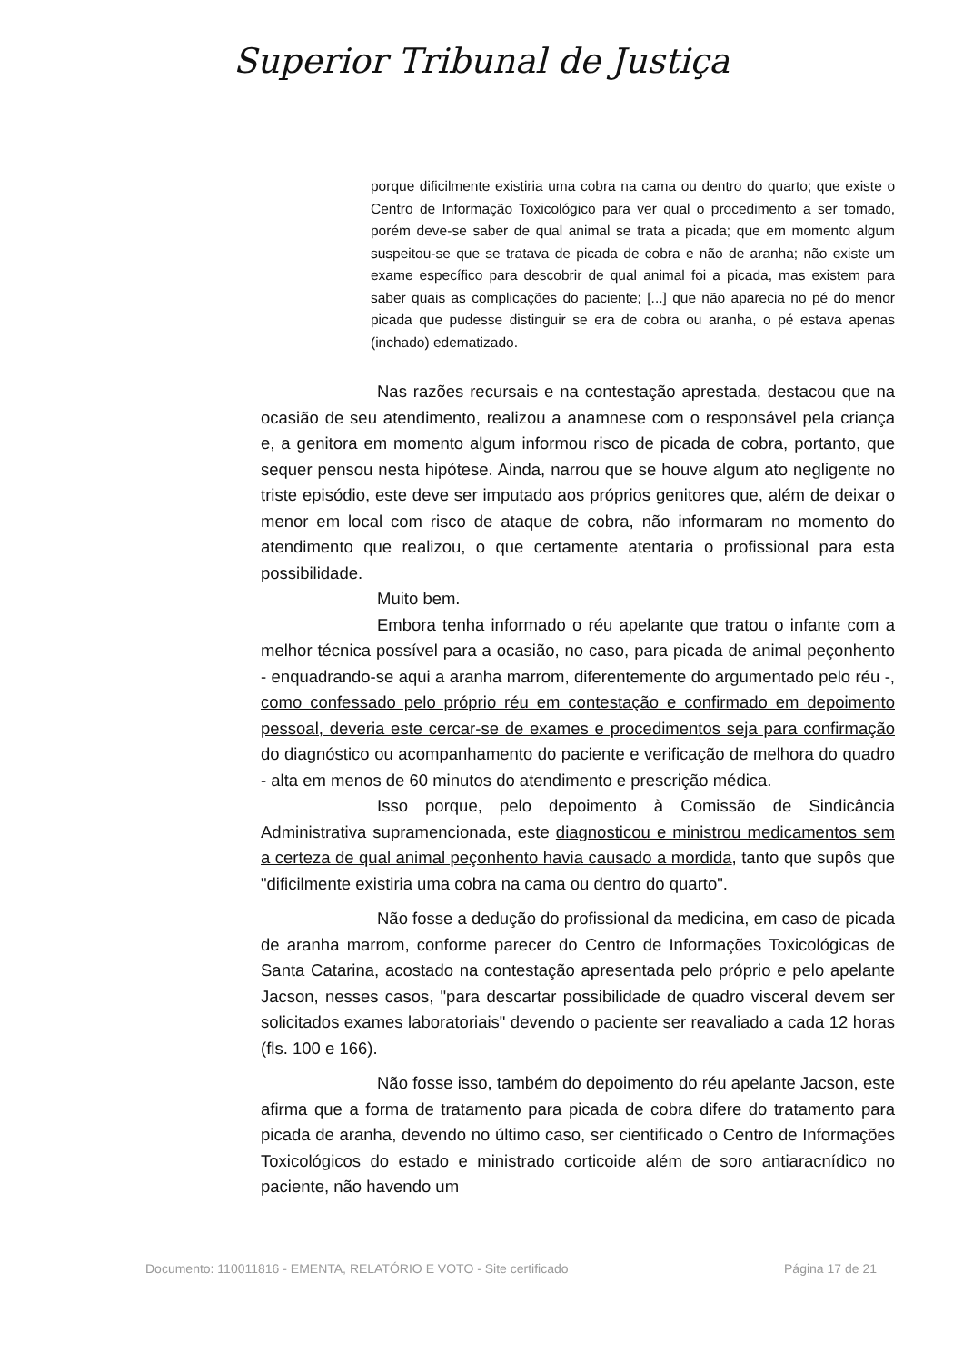Superior Tribunal de Justiça
porque dificilmente existiria uma cobra na cama ou dentro do quarto; que existe o Centro de Informação Toxicológico para ver qual o procedimento a ser tomado, porém deve-se saber de qual animal se trata a picada; que em momento algum suspeitou-se que se tratava de picada de cobra e não de aranha; não existe um exame específico para descobrir de qual animal foi a picada, mas existem para saber quais as complicações do paciente; [...] que não aparecia no pé do menor picada que pudesse distinguir se era de cobra ou aranha, o pé estava apenas (inchado) edematizado.
Nas razões recursais e na contestação aprestada, destacou que na ocasião de seu atendimento, realizou a anamnese com o responsável pela criança e, a genitora em momento algum informou risco de picada de cobra, portanto, que sequer pensou nesta hipótese. Ainda, narrou que se houve algum ato negligente no triste episódio, este deve ser imputado aos próprios genitores que, além de deixar o menor em local com risco de ataque de cobra, não informaram no momento do atendimento que realizou, o que certamente atentaria o profissional para esta possibilidade.
Muito bem.
Embora tenha informado o réu apelante que tratou o infante com a melhor técnica possível para a ocasião, no caso, para picada de animal peçonhento - enquadrando-se aqui a aranha marrom, diferentemente do argumentado pelo réu -, como confessado pelo próprio réu em contestação e confirmado em depoimento pessoal, deveria este cercar-se de exames e procedimentos seja para confirmação do diagnóstico ou acompanhamento do paciente e verificação de melhora do quadro - alta em menos de 60 minutos do atendimento e prescrição médica.
Isso porque, pelo depoimento à Comissão de Sindicância Administrativa supramencionada, este diagnosticou e ministrou medicamentos sem a certeza de qual animal peçonhento havia causado a mordida, tanto que supôs que "dificilmente existiria uma cobra na cama ou dentro do quarto".
Não fosse a dedução do profissional da medicina, em caso de picada de aranha marrom, conforme parecer do Centro de Informações Toxicológicas de Santa Catarina, acostado na contestação apresentada pelo próprio e pelo apelante Jacson, nesses casos, "para descartar possibilidade de quadro visceral devem ser solicitados exames laboratoriais" devendo o paciente ser reavaliado a cada 12 horas (fls. 100 e 166).
Não fosse isso, também do depoimento do réu apelante Jacson, este afirma que a forma de tratamento para picada de cobra difere do tratamento para picada de aranha, devendo no último caso, ser cientificado o Centro de Informações Toxicológicos do estado e ministrado corticoide além de soro antiaracnídico no paciente, não havendo um
Documento: 110011816 - EMENTA, RELATÓRIO E VOTO - Site certificado Página 17 de 21